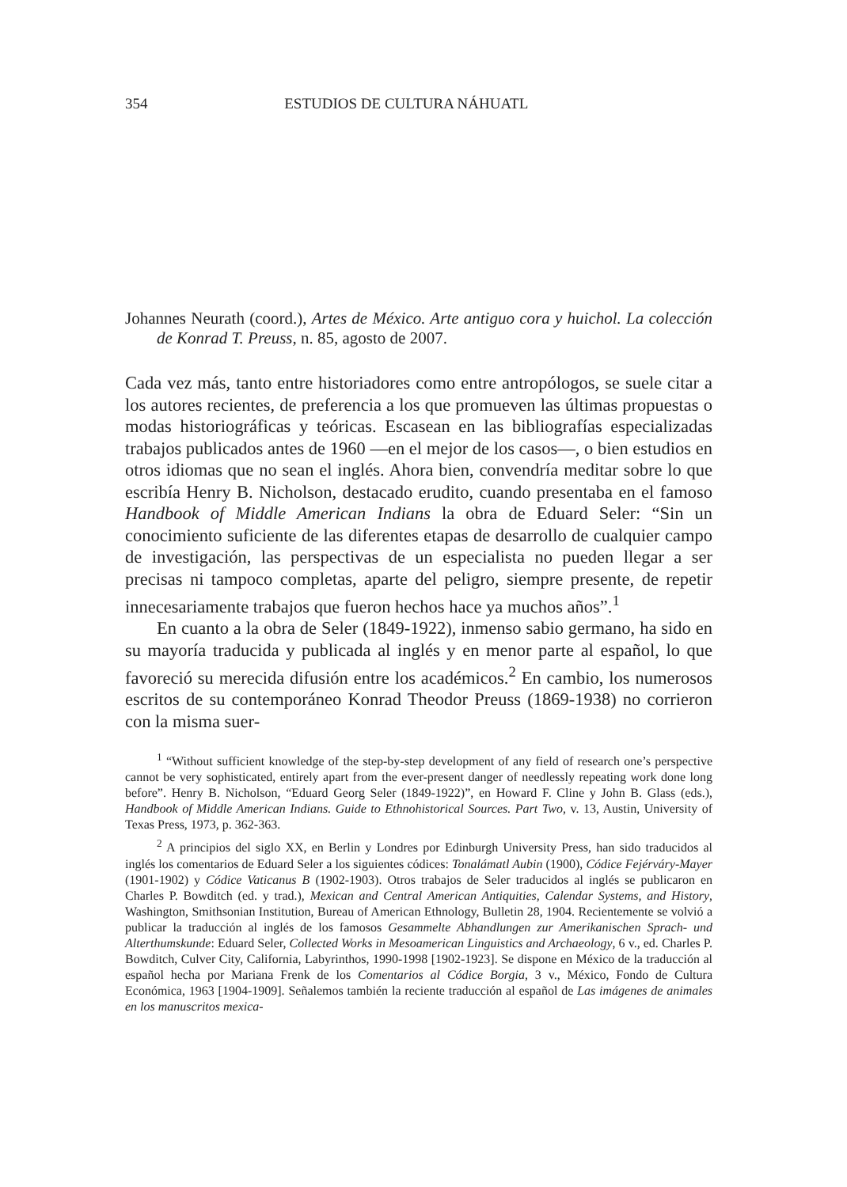354 ESTUDIOS DE CULTURA NÁHUATL
Johannes Neurath (coord.), Artes de México. Arte antiguo cora y huichol. La colección de Konrad T. Preuss, n. 85, agosto de 2007.
Cada vez más, tanto entre historiadores como entre antropólogos, se suele citar a los autores recientes, de preferencia a los que promueven las últimas propuestas o modas historiográficas y teóricas. Escasean en las bibliografías especializadas trabajos publicados antes de 1960 —en el mejor de los casos—, o bien estudios en otros idiomas que no sean el inglés. Ahora bien, convendría meditar sobre lo que escribía Henry B. Nicholson, destacado erudito, cuando presentaba en el famoso Handbook of Middle American Indians la obra de Eduard Seler: “Sin un conocimiento suficiente de las diferentes etapas de desarrollo de cualquier campo de investigación, las perspectivas de un especialista no pueden llegar a ser precisas ni tampoco completas, aparte del peligro, siempre presente, de repetir innecesariamente trabajos que fueron hechos hace ya muchos años”.<sup>1</sup>
En cuanto a la obra de Seler (1849-1922), inmenso sabio germano, ha sido en su mayoría traducida y publicada al inglés y en menor parte al español, lo que favoreció su merecida difusión entre los académicos.<sup>2</sup> En cambio, los numerosos escritos de su contemporáneo Konrad Theodor Preuss (1869-1938) no corrieron con la misma suer-
<sup>1</sup> “Without sufficient knowledge of the step-by-step development of any field of research one’s perspective cannot be very sophisticated, entirely apart from the ever-present danger of needlessly repeating work done long before”. Henry B. Nicholson, “Eduard Georg Seler (1849-1922)”, en Howard F. Cline y John B. Glass (eds.), Handbook of Middle American Indians. Guide to Ethnohistorical Sources. Part Two, v. 13, Austin, University of Texas Press, 1973, p. 362-363.
<sup>2</sup> A principios del siglo XX, en Berlin y Londres por Edinburgh University Press, han sido traducidos al inglés los comentarios de Eduard Seler a los siguientes códices: Tonalámatl Aubin (1900), Códice Fejérváry-Mayer (1901-1902) y Códice Vaticanus B (1902-1903). Otros trabajos de Seler traducidos al inglés se publicaron en Charles P. Bowditch (ed. y trad.), Mexican and Central American Antiquities, Calendar Systems, and History, Washington, Smithsonian Institution, Bureau of American Ethnology, Bulletin 28, 1904. Recientemente se volvió a publicar la traducción al inglés de los famosos Gesammelte Abhandlungen zur Amerikanischen Sprach- und Alterthumskunde: Eduard Seler, Collected Works in Mesoamerican Linguistics and Archaeology, 6 v., ed. Charles P. Bowditch, Culver City, California, Labyrinthos, 1990-1998 [1902-1923]. Se dispone en México de la traducción al español hecha por Mariana Frenk de los Comentarios al Códice Borgia, 3 v., México, Fondo de Cultura Económica, 1963 [1904-1909]. Señalemos también la reciente traducción al español de Las imágenes de animales en los manuscritos mexica-